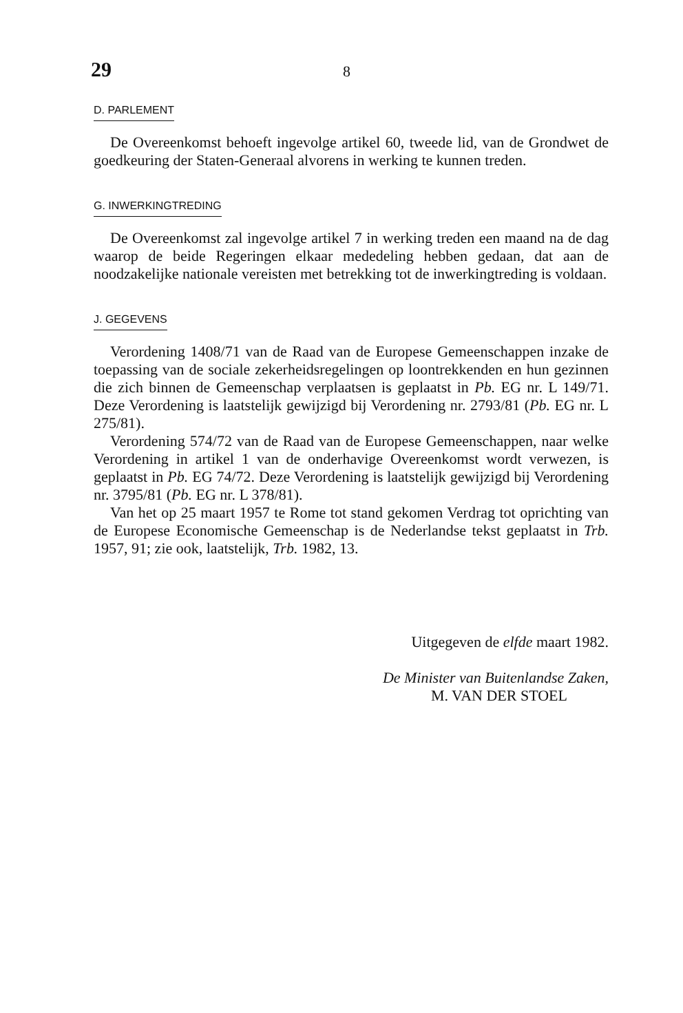29 8
D. PARLEMENT
De Overeenkomst behoeft ingevolge artikel 60, tweede lid, van de Grondwet de goedkeuring der Staten-Generaal alvorens in werking te kunnen treden.
G. INWERKINGTREDING
De Overeenkomst zal ingevolge artikel 7 in werking treden een maand na de dag waarop de beide Regeringen elkaar mededeling hebben gedaan, dat aan de noodzakelijke nationale vereisten met betrekking tot de inwerkingtreding is voldaan.
J. GEGEVENS
Verordening 1408/71 van de Raad van de Europese Gemeenschappen inzake de toepassing van de sociale zekerheidsregelingen op loontrekkenden en hun gezinnen die zich binnen de Gemeenschap verplaatsen is geplaatst in Pb. EG nr. L 149/71. Deze Verordening is laatstelijk gewijzigd bij Verordening nr. 2793/81 (Pb. EG nr. L 275/81).
Verordening 574/72 van de Raad van de Europese Gemeenschappen, naar welke Verordening in artikel 1 van de onderhavige Overeenkomst wordt verwezen, is geplaatst in Pb. EG 74/72. Deze Verordening is laatstelijk gewijzigd bij Verordening nr. 3795/81 (Pb. EG nr. L 378/81).
Van het op 25 maart 1957 te Rome tot stand gekomen Verdrag tot oprichting van de Europese Economische Gemeenschap is de Nederlandse tekst geplaatst in Trb. 1957, 91; zie ook, laatstelijk, Trb. 1982, 13.
Uitgegeven de elfde maart 1982.
De Minister van Buitenlandse Zaken,
M. VAN DER STOEL